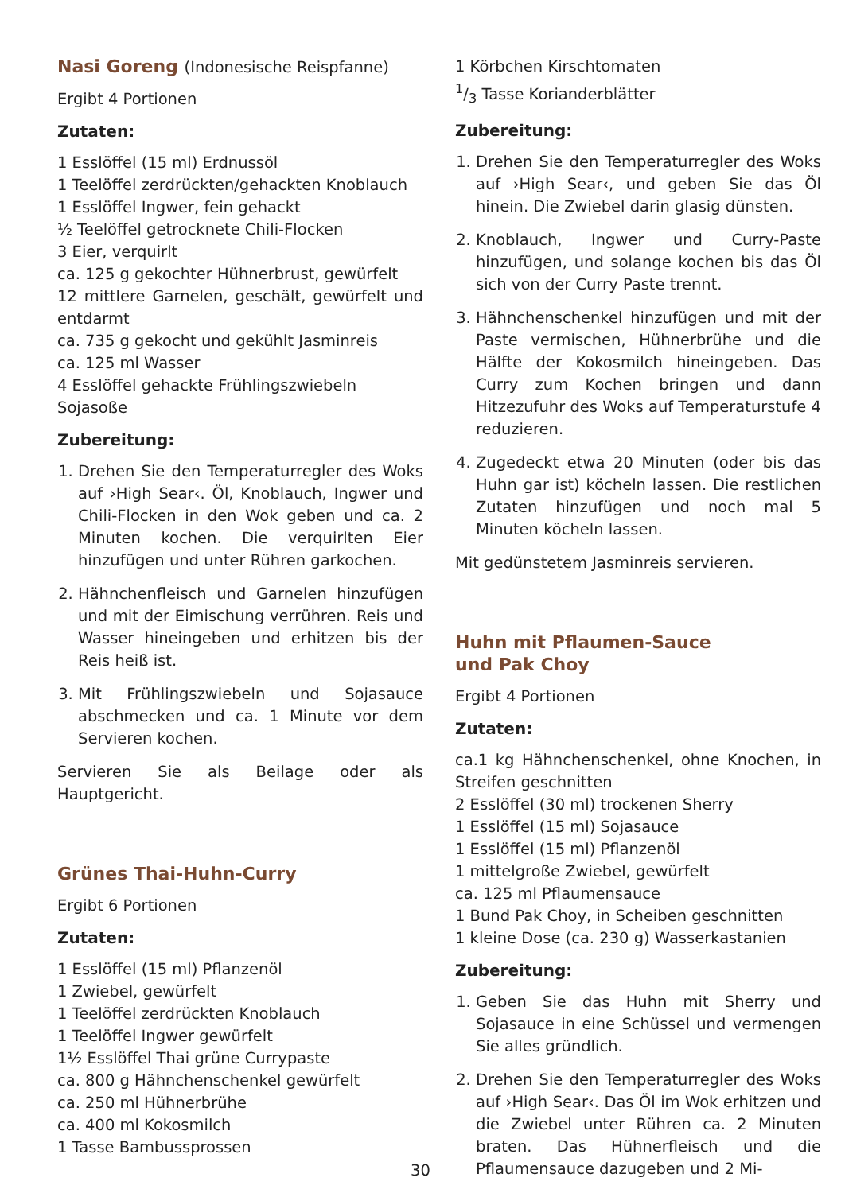Nasi Goreng (Indonesische Reispfanne)
Ergibt 4 Portionen
Zutaten:
1 Esslöffel (15 ml) Erdnussöl
1 Teelöffel zerdrückten/gehackten Knoblauch
1 Esslöffel Ingwer, fein gehackt
½ Teelöffel getrocknete Chili-Flocken
3 Eier, verquirlt
ca. 125 g gekochter Hühnerbrust, gewürfelt
12 mittlere Garnelen, geschält, gewürfelt und entdarmt
ca. 735 g gekocht und gekühlt Jasminreis
ca. 125 ml Wasser
4 Esslöffel gehackte Frühlingszwiebeln
Sojasoße
Zubereitung:
1. Drehen Sie den Temperaturregler des Woks auf ›High Sear‹. Öl, Knoblauch, Ingwer und Chili-Flocken in den Wok geben und ca. 2 Minuten kochen. Die verquirlten Eier hinzufügen und unter Rühren garkochen.
2. Hähnchenfleisch und Garnelen hinzufügen und mit der Eimischung verrühren. Reis und Wasser hineingeben und erhitzen bis der Reis heiß ist.
3. Mit Frühlingszwiebeln und Sojasauce abschmecken und ca. 1 Minute vor dem Servieren kochen.
Servieren Sie als Beilage oder als Hauptgericht.
Grünes Thai-Huhn-Curry
Ergibt 6 Portionen
Zutaten:
1 Esslöffel (15 ml) Pflanzenöl
1 Zwiebel, gewürfelt
1 Teelöffel zerdrückten Knoblauch
1 Teelöffel Ingwer gewürfelt
1½ Esslöffel Thai grüne Currypaste
ca. 800 g Hähnchenschenkel gewürfelt
ca. 250 ml Hühnerbrühe
ca. 400 ml Kokosmilch
1 Tasse Bambussprossen
1 Körbchen Kirschtomaten
1/3 Tasse Korianderblätter
Zubereitung:
1. Drehen Sie den Temperaturregler des Woks auf ›High Sear‹, und geben Sie das Öl hinein. Die Zwiebel darin glasig dünsten.
2. Knoblauch, Ingwer und Curry-Paste hinzufügen, und solange kochen bis das Öl sich von der Curry Paste trennt.
3. Hähnchenschenkel hinzufügen und mit der Paste vermischen, Hühnerbrühe und die Hälfte der Kokosmilch hineingeben. Das Curry zum Kochen bringen und dann Hitzezufuhr des Woks auf Temperaturstufe 4 reduzieren.
4. Zugedeckt etwa 20 Minuten (oder bis das Huhn gar ist) köcheln lassen. Die restlichen Zutaten hinzufügen und noch mal 5 Minuten köcheln lassen.
Mit gedünstetem Jasminreis servieren.
Huhn mit Pflaumen-Sauce
und Pak Choy
Ergibt 4 Portionen
Zutaten:
ca.1 kg Hähnchenschenkel, ohne Knochen, in Streifen geschnitten
2 Esslöffel (30 ml) trockenen Sherry
1 Esslöffel (15 ml) Sojasauce
1 Esslöffel (15 ml) Pflanzenöl
1 mittelgroße Zwiebel, gewürfelt
ca. 125 ml Pflaumensauce
1 Bund Pak Choy, in Scheiben geschnitten
1 kleine Dose (ca. 230 g) Wasserkastanien
Zubereitung:
1. Geben Sie das Huhn mit Sherry und Sojasauce in eine Schüssel und vermengen Sie alles gründlich.
2. Drehen Sie den Temperaturregler des Woks auf ›High Sear‹. Das Öl im Wok erhitzen und die Zwiebel unter Rühren ca. 2 Minuten braten. Das Hühnerfleisch und die Pflaumensauce dazugeben und 2 Mi-
30